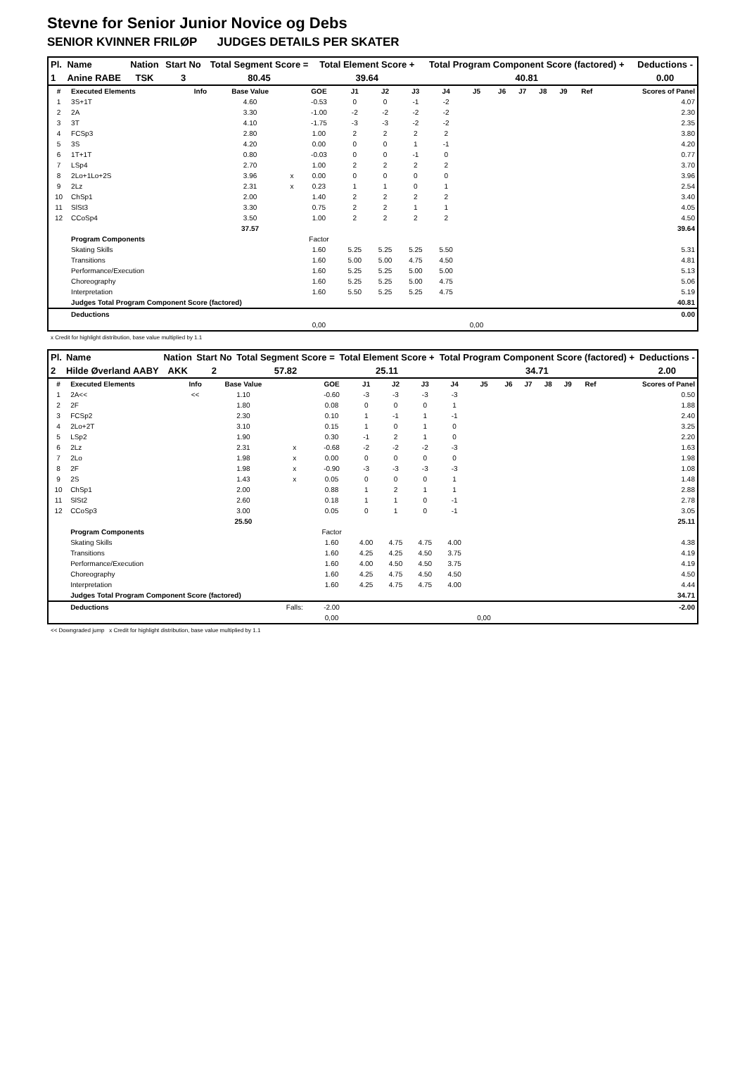Stevne for Senior Junior Novice og Debs
SENIOR KVINNER FRILØP JUDGES DETAILS PER SKATER
| Pl. | Name | Nation | Start No | Total Segment Score = | Total Element Score + | Total Program Component Score (factored) + | Deductions - |
| --- | --- | --- | --- | --- | --- | --- | --- |
| 1 | Anine RABE | TSK | 3 | 80.45 | 39.64 | 40.81 | 0.00 |
| # | Executed Elements | Info | Base Value | | GOE | J1 | J2 | J3 | J4 | J5 | J6 | J7 | J8 | J9 | Ref | Scores of Panel |
| --- | --- | --- | --- | --- | --- | --- | --- | --- | --- | --- | --- | --- | --- | --- | --- | --- |
| 1 | 3S+1T | | 4.60 | | -0.53 | 0 | 0 | -1 | -2 | | | | | | | 4.07 |
| 2 | 2A | | 3.30 | | -1.00 | -2 | -2 | -2 | -2 | | | | | | | 2.30 |
| 3 | 3T | | 4.10 | | -1.75 | -3 | -3 | -2 | -2 | | | | | | | 2.35 |
| 4 | FCSp3 | | 2.80 | | 1.00 | 2 | 2 | 2 | 2 | | | | | | | 3.80 |
| 5 | 3S | | 4.20 | | 0.00 | 0 | 0 | 1 | -1 | | | | | | | 4.20 |
| 6 | 1T+1T | | 0.80 | | -0.03 | 0 | 0 | -1 | 0 | | | | | | | 0.77 |
| 7 | LSp4 | | 2.70 | | 1.00 | 2 | 2 | 2 | 2 | | | | | | | 3.70 |
| 8 | 2Lo+1Lo+2S | | 3.96 | x | 0.00 | 0 | 0 | 0 | 0 | | | | | | | 3.96 |
| 9 | 2Lz | | 2.31 | x | 0.23 | 1 | 1 | 0 | 1 | | | | | | | 2.54 |
| 10 | ChSp1 | | 2.00 | | 1.40 | 2 | 2 | 2 | 2 | | | | | | | 3.40 |
| 11 | SlSt3 | | 3.30 | | 0.75 | 2 | 2 | 1 | 1 | | | | | | | 4.05 |
| 12 | CCoSp4 | | 3.50 | | 1.00 | 2 | 2 | 2 | 2 | | | | | | | 4.50 |
| | | | 37.57 | | | | | | | | | | | | | 39.64 |
| | Program Components | | | | Factor | | | | | | | | | | | |
| | Skating Skills | | | | 1.60 | 5.25 | 5.25 | 5.25 | 5.50 | | | | | | | 5.31 |
| | Transitions | | | | 1.60 | 5.00 | 5.00 | 4.75 | 4.50 | | | | | | | 4.81 |
| | Performance/Execution | | | | 1.60 | 5.25 | 5.25 | 5.00 | 5.00 | | | | | | | 5.13 |
| | Choreography | | | | 1.60 | 5.25 | 5.25 | 5.00 | 4.75 | | | | | | | 5.06 |
| | Interpretation | | | | 1.60 | 5.50 | 5.25 | 5.25 | 4.75 | | | | | | | 5.19 |
| | Judges Total Program Component Score (factored) | | | | | | | | | | | | | | | 40.81 |
| | Deductions | | | | | | | | | | | | | | | 0.00 |
| | | | | | 0,00 | | | | | 0,00 | | | | | | |
x Credit for highlight distribution, base value multiplied by 1.1
| Pl. | Name | Nation | Start No | Total Segment Score = | Total Element Score + | Total Program Component Score (factored) + | Deductions - |
| --- | --- | --- | --- | --- | --- | --- | --- |
| 2 | Hilde Øverland AABY | AKK | 2 | 57.82 | 25.11 | 34.71 | 2.00 |
| # | Executed Elements | Info | Base Value | | GOE | J1 | J2 | J3 | J4 | J5 | J6 | J7 | J8 | J9 | Ref | Scores of Panel |
| --- | --- | --- | --- | --- | --- | --- | --- | --- | --- | --- | --- | --- | --- | --- | --- | --- |
| 1 | 2A<< | << | 1.10 | | -0.60 | -3 | -3 | -3 | -3 | | | | | | | 0.50 |
| 2 | 2F | | 1.80 | | 0.08 | 0 | 0 | 0 | 1 | | | | | | | 1.88 |
| 3 | FCSp2 | | 2.30 | | 0.10 | 1 | -1 | 1 | -1 | | | | | | | 2.40 |
| 4 | 2Lo+2T | | 3.10 | | 0.15 | 1 | 0 | 1 | 0 | | | | | | | 3.25 |
| 5 | LSp2 | | 1.90 | | 0.30 | -1 | 2 | 1 | 0 | | | | | | | 2.20 |
| 6 | 2Lz | | 2.31 | x | -0.68 | -2 | -2 | -2 | -3 | | | | | | | 1.63 |
| 7 | 2Lo | | 1.98 | x | 0.00 | 0 | 0 | 0 | 0 | | | | | | | 1.98 |
| 8 | 2F | | 1.98 | x | -0.90 | -3 | -3 | -3 | -3 | | | | | | | 1.08 |
| 9 | 2S | | 1.43 | x | 0.05 | 0 | 0 | 0 | 1 | | | | | | | 1.48 |
| 10 | ChSp1 | | 2.00 | | 0.88 | 1 | 2 | 1 | 1 | | | | | | | 2.88 |
| 11 | SlSt2 | | 2.60 | | 0.18 | 1 | 1 | 0 | -1 | | | | | | | 2.78 |
| 12 | CCoSp3 | | 3.00 | | 0.05 | 0 | 1 | 0 | -1 | | | | | | | 3.05 |
| | | | 25.50 | | | | | | | | | | | | | 25.11 |
| | Program Components | | | | Factor | | | | | | | | | | | |
| | Skating Skills | | | | 1.60 | 4.00 | 4.75 | 4.75 | 4.00 | | | | | | | 4.38 |
| | Transitions | | | | 1.60 | 4.25 | 4.25 | 4.50 | 3.75 | | | | | | | 4.19 |
| | Performance/Execution | | | | 1.60 | 4.00 | 4.50 | 4.50 | 3.75 | | | | | | | 4.19 |
| | Choreography | | | | 1.60 | 4.25 | 4.75 | 4.50 | 4.50 | | | | | | | 4.50 |
| | Interpretation | | | | 1.60 | 4.25 | 4.75 | 4.75 | 4.00 | | | | | | | 4.44 |
| | Judges Total Program Component Score (factored) | | | | | | | | | | | | | | | 34.71 |
| | Deductions | | | Falls: | -2.00 | | | | | | | | | | | -2.00 |
| | | | | | 0,00 | | | | | 0,00 | | | | | | |
<< Downgraded jump x Credit for highlight distribution, base value multiplied by 1.1